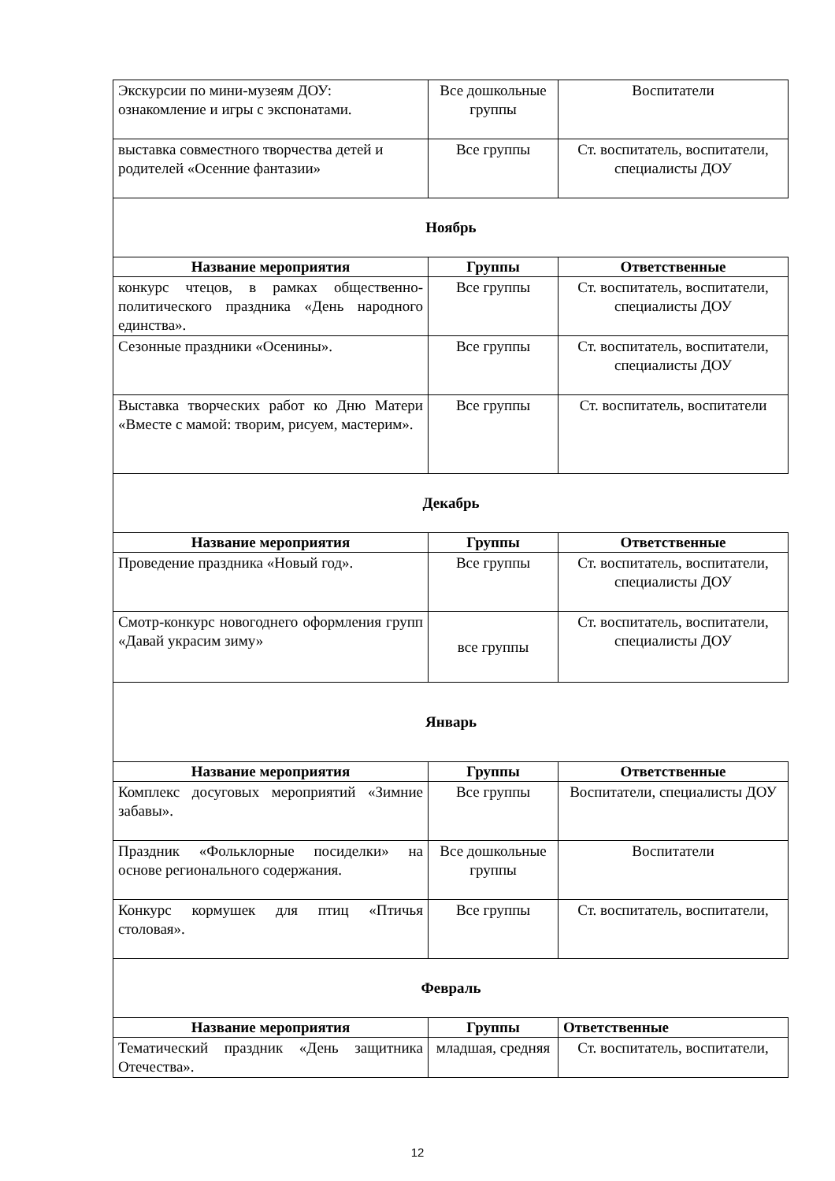| Экскурсии по мини-музеям ДОУ: ознакомление и игры с экспонатами. | Все дошкольные группы | Воспитатели |
| выставка совместного творчества детей и родителей «Осенние фантазии» | Все группы | Ст. воспитатель, воспитатели, специалисты ДОУ |
Ноябрь
| Название мероприятия | Группы | Ответственные |
| --- | --- | --- |
| конкурс чтецов, в рамках общественно-политического праздника «День народного единства». | Все группы | Ст. воспитатель, воспитатели, специалисты ДОУ |
| Сезонные праздники «Осенины». | Все группы | Ст. воспитатель, воспитатели, специалисты ДОУ |
| Выставка творческих работ ко Дню Матери «Вместе с мамой: творим, рисуем, мастерим». | Все группы | Ст. воспитатель, воспитатели |
Декабрь
| Название мероприятия | Группы | Ответственные |
| --- | --- | --- |
| Проведение праздника «Новый год». | Все группы | Ст. воспитатель, воспитатели, специалисты ДОУ |
| Смотр-конкурс новогоднего оформления групп «Давай украсим зиму» | все группы | Ст. воспитатель, воспитатели, специалисты ДОУ |
Январь
| Название мероприятия | Группы | Ответственные |
| --- | --- | --- |
| Комплекс досуговых мероприятий «Зимние забавы». | Все группы | Воспитатели, специалисты ДОУ |
| Праздник «Фольклорные посиделки» на основе регионального содержания. | Все дошкольные группы | Воспитатели |
| Конкурс кормушек для птиц «Птичья столовая». | Все группы | Ст. воспитатель, воспитатели, |
Февраль
| Название мероприятия | Группы | Ответственные |
| --- | --- | --- |
| Тематический праздник «День защитника Отечества». | младшая, средняя | Ст. воспитатель, воспитатели, |
12